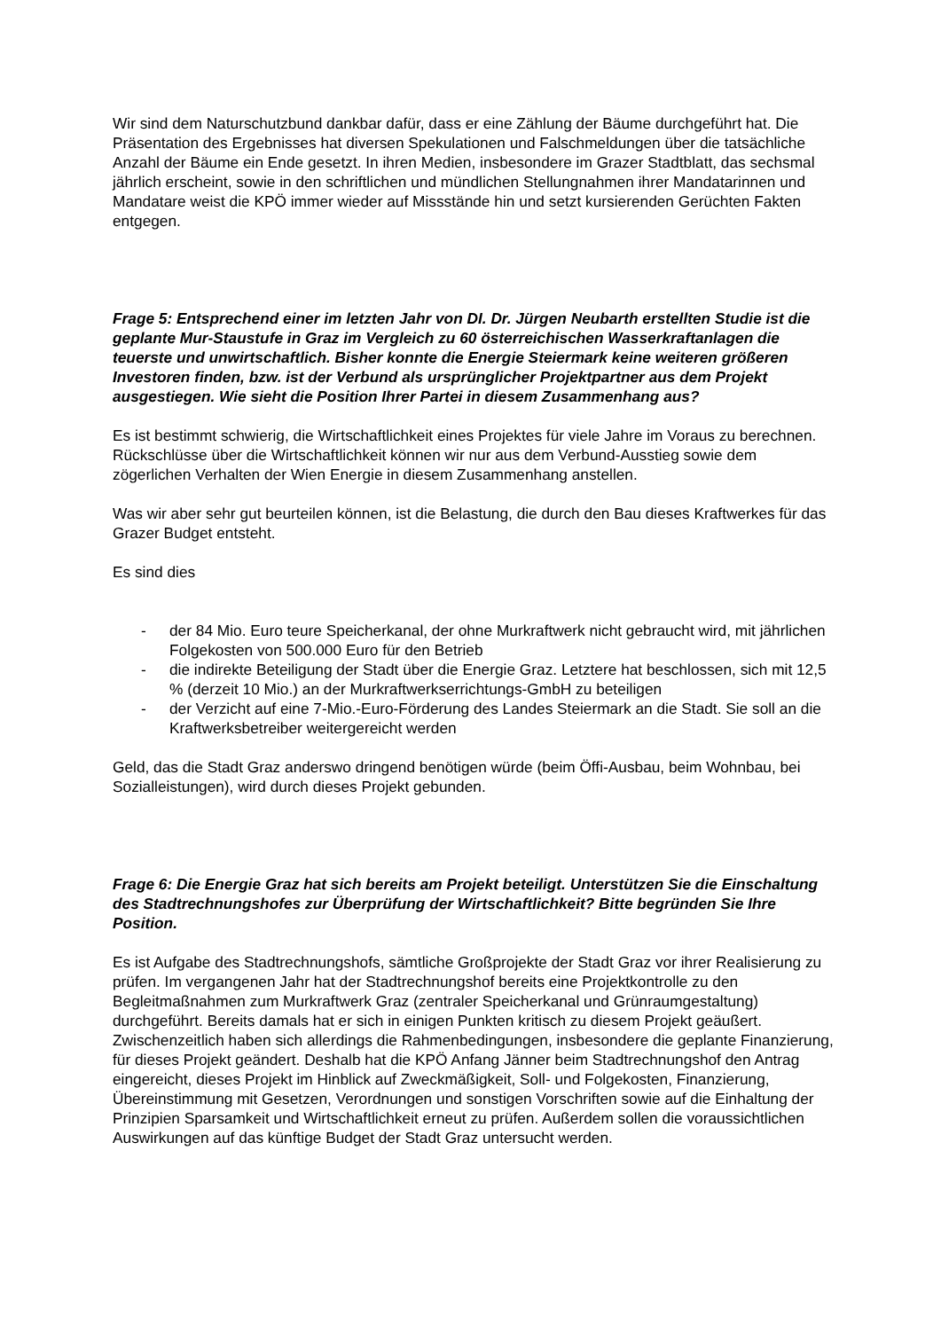Wir sind dem Naturschutzbund dankbar dafür, dass er eine Zählung der Bäume durchgeführt hat. Die Präsentation des Ergebnisses hat diversen Spekulationen und Falschmeldungen über die tatsächliche Anzahl der Bäume ein Ende gesetzt. In ihren Medien, insbesondere im Grazer Stadtblatt, das sechsmal jährlich erscheint, sowie in den schriftlichen und mündlichen Stellungnahmen ihrer Mandatarinnen und Mandatare weist die KPÖ immer wieder auf Missstände hin und setzt kursierenden Gerüchten Fakten entgegen.
Frage 5: Entsprechend einer im letzten Jahr von DI. Dr. Jürgen Neubarth erstellten Studie ist die geplante Mur-Staustufe in Graz im Vergleich zu 60 österreichischen Wasserkraftanlagen die teuerste und unwirtschaftlich. Bisher konnte die Energie Steiermark keine weiteren größeren Investoren finden, bzw. ist der Verbund als ursprünglicher Projektpartner aus dem Projekt ausgestiegen. Wie sieht die Position Ihrer Partei in diesem Zusammenhang aus?
Es ist bestimmt schwierig, die Wirtschaftlichkeit eines Projektes für viele Jahre im Voraus zu berechnen. Rückschlüsse über die Wirtschaftlichkeit können wir nur aus dem Verbund-Ausstieg sowie dem zögerlichen Verhalten der Wien Energie in diesem Zusammenhang anstellen.
Was wir aber sehr gut beurteilen können, ist die Belastung, die durch den Bau dieses Kraftwerkes für das Grazer Budget entsteht.
Es sind dies
- der 84 Mio. Euro teure Speicherkanal, der ohne Murkraftwerk nicht gebraucht wird, mit jährlichen Folgekosten von 500.000 Euro für den Betrieb
- die indirekte Beteiligung der Stadt über die Energie Graz. Letztere hat beschlossen, sich mit 12,5 % (derzeit 10 Mio.) an der Murkraftwerkserrichtungs-GmbH zu beteiligen
- der Verzicht auf eine 7-Mio.-Euro-Förderung des Landes Steiermark an die Stadt. Sie soll an die Kraftwerksbetreiber weitergereicht werden
Geld, das die Stadt Graz anderswo dringend benötigen würde (beim Öffi-Ausbau, beim Wohnbau, bei Sozialleistungen), wird durch dieses Projekt gebunden.
Frage 6: Die Energie Graz hat sich bereits am Projekt beteiligt. Unterstützen Sie die Einschaltung des Stadtrechnungshofes zur Überprüfung der Wirtschaftlichkeit? Bitte begründen Sie Ihre Position.
Es ist Aufgabe des Stadtrechnungshofs, sämtliche Großprojekte der Stadt Graz vor ihrer Realisierung zu prüfen. Im vergangenen Jahr hat der Stadtrechnungshof bereits eine Projektkontrolle zu den Begleitmaßnahmen zum Murkraftwerk Graz (zentraler Speicherkanal und Grünraumgestaltung) durchgeführt. Bereits damals hat er sich in einigen Punkten kritisch zu diesem Projekt geäußert. Zwischenzeitlich haben sich allerdings die Rahmenbedingungen, insbesondere die geplante Finanzierung, für dieses Projekt geändert. Deshalb hat die KPÖ Anfang Jänner beim Stadtrechnungshof den Antrag eingereicht, dieses Projekt im Hinblick auf Zweckmäßigkeit, Soll- und Folgekosten, Finanzierung, Übereinstimmung mit Gesetzen, Verordnungen und sonstigen Vorschriften sowie auf die Einhaltung der Prinzipien Sparsamkeit und Wirtschaftlichkeit erneut zu prüfen. Außerdem sollen die voraussichtlichen Auswirkungen auf das künftige Budget der Stadt Graz untersucht werden.